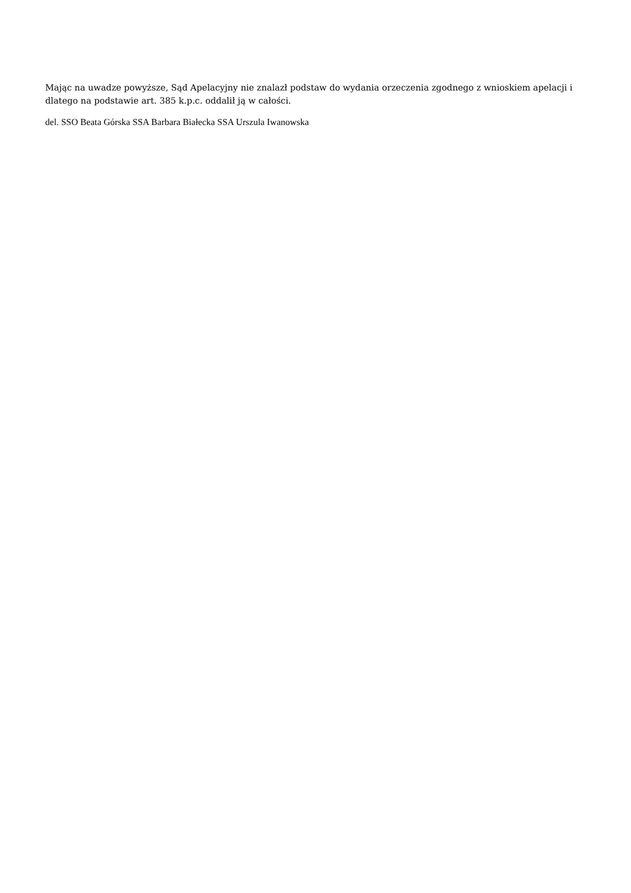Mając na uwadze powyższe, Sąd Apelacyjny nie znalazł podstaw do wydania orzeczenia zgodnego z wnioskiem apelacji i dlatego na podstawie art. 385 k.p.c. oddalił ją w całości.
del. SSO Beata Górska SSA Barbara Białecka SSA Urszula Iwanowska